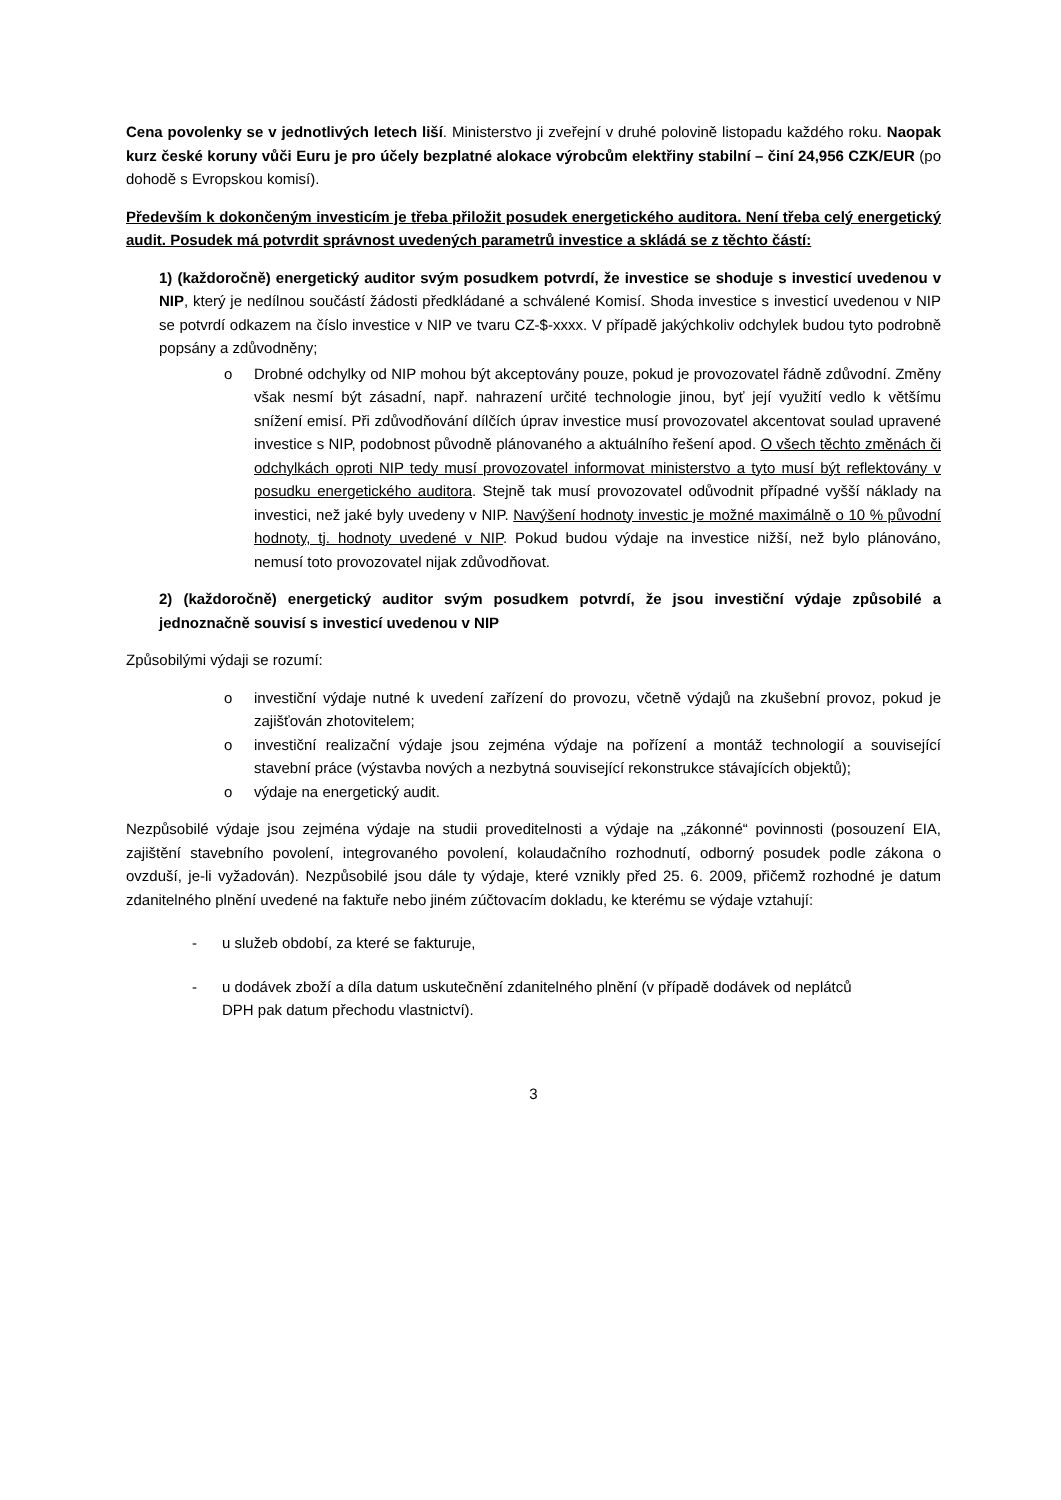Cena povolenky se v jednotlivých letech liší. Ministerstvo ji zveřejní v druhé polovině listopadu každého roku. Naopak kurz české koruny vůči Euru je pro účely bezplatné alokace výrobcům elektřiny stabilní – činí 24,956 CZK/EUR (po dohodě s Evropskou komisí).
Především k dokončeným investicím je třeba přiložit posudek energetického auditora. Není třeba celý energetický audit. Posudek má potvrdit správnost uvedených parametrů investice a skládá se z těchto částí:
1) (každoročně) energetický auditor svým posudkem potvrdí, že investice se shoduje s investicí uvedenou v NIP, který je nedílnou součástí žádosti předkládané a schválené Komisí. Shoda investice s investicí uvedenou v NIP se potvrdí odkazem na číslo investice v NIP ve tvaru CZ-$-xxxx. V případě jakýchkoliv odchylek budou tyto podrobně popsány a zdůvodněny;
o Drobné odchylky od NIP mohou být akceptovány pouze, pokud je provozovatel řádně zdůvodní. Změny však nesmí být zásadní, např. nahrazení určité technologie jinou, byť její využití vedlo k většímu snížení emisí. Při zdůvodňování dílčích úprav investice musí provozovatel akcentovat soulad upravené investice s NIP, podobnost původně plánovaného a aktuálního řešení apod. O všech těchto změnách či odchylkách oproti NIP tedy musí provozovatel informovat ministerstvo a tyto musí být reflektovány v posudku energetického auditora. Stejně tak musí provozovatel odůvodnit případné vyšší náklady na investici, než jaké byly uvedeny v NIP. Navýšení hodnoty investic je možné maximálně o 10 % původní hodnoty, tj. hodnoty uvedené v NIP. Pokud budou výdaje na investice nižší, než bylo plánováno, nemusí toto provozovatel nijak zdůvodňovat.
2) (každoročně) energetický auditor svým posudkem potvrdí, že jsou investiční výdaje způsobilé a jednoznačně souvisí s investicí uvedenou v NIP
Způsobilými výdaji se rozumí:
o investiční výdaje nutné k uvedení zařízení do provozu, včetně výdajů na zkušební provoz, pokud je zajišťován zhotovitelem;
o investiční realizační výdaje jsou zejména výdaje na pořízení a montáž technologií a související stavební práce (výstavba nových a nezbytná související rekonstrukce stávajících objektů);
o výdaje na energetický audit.
Nezpůsobilé výdaje jsou zejména výdaje na studii proveditelnosti a výdaje na „zákonné“ povinnosti (posouzení EIA, zajištění stavebního povolení, integrovaného povolení, kolaudačního rozhodnutí, odborný posudek podle zákona o ovzduší, je-li vyžadován). Nezpůsobilé jsou dále ty výdaje, které vznikly před 25. 6. 2009, přičemž rozhodné je datum zdanitelného plnění uvedené na faktuře nebo jiném zúčtovacím dokladu, ke kterému se výdaje vztahují:
- u služeb období, za které se fakturuje,
- u dodávek zboží a díla datum uskutečnění zdanitelného plnění (v případě dodávek od neplátců DPH pak datum přechodu vlastnictví).
3